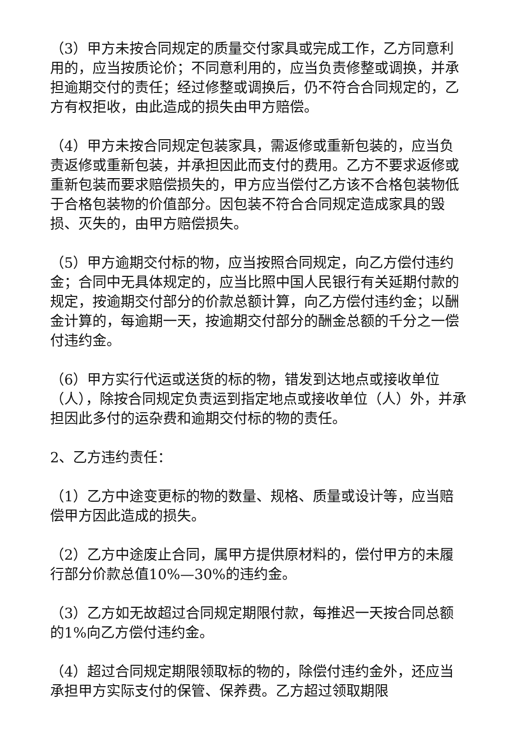（3）甲方未按合同规定的质量交付家具或完成工作，乙方同意利用的，应当按质论价；不同意利用的，应当负责修整或调换，并承担逾期交付的责任；经过修整或调换后，仍不符合合同规定的，乙方有权拒收，由此造成的损失由甲方赔偿。
（4）甲方未按合同规定包装家具，需返修或重新包装的，应当负责返修或重新包装，并承担因此而支付的费用。乙方不要求返修或重新包装而要求赔偿损失的，甲方应当偿付乙方该不合格包装物低于合格包装物的价值部分。因包装不符合合同规定造成家具的毁损、灭失的，由甲方赔偿损失。
（5）甲方逾期交付标的物，应当按照合同规定，向乙方偿付违约金；合同中无具体规定的，应当比照中国人民银行有关延期付款的规定，按逾期交付部分的价款总额计算，向乙方偿付违约金；以酬金计算的，每逾期一天，按逾期交付部分的酬金总额的千分之一偿付违约金。
（6）甲方实行代运或送货的标的物，错发到达地点或接收单位（人），除按合同规定负责运到指定地点或接收单位（人）外，并承担因此多付的运杂费和逾期交付标的物的责任。
2、乙方违约责任：
（1）乙方中途变更标的物的数量、规格、质量或设计等，应当赔偿甲方因此造成的损失。
（2）乙方中途废止合同，属甲方提供原材料的，偿付甲方的未履行部分价款总值10%—30%的违约金。
（3）乙方如无故超过合同规定期限付款，每推迟一天按合同总额的1%向乙方偿付违约金。
（4）超过合同规定期限领取标的物的，除偿付违约金外，还应当承担甲方实际支付的保管、保养费。乙方超过领取期限